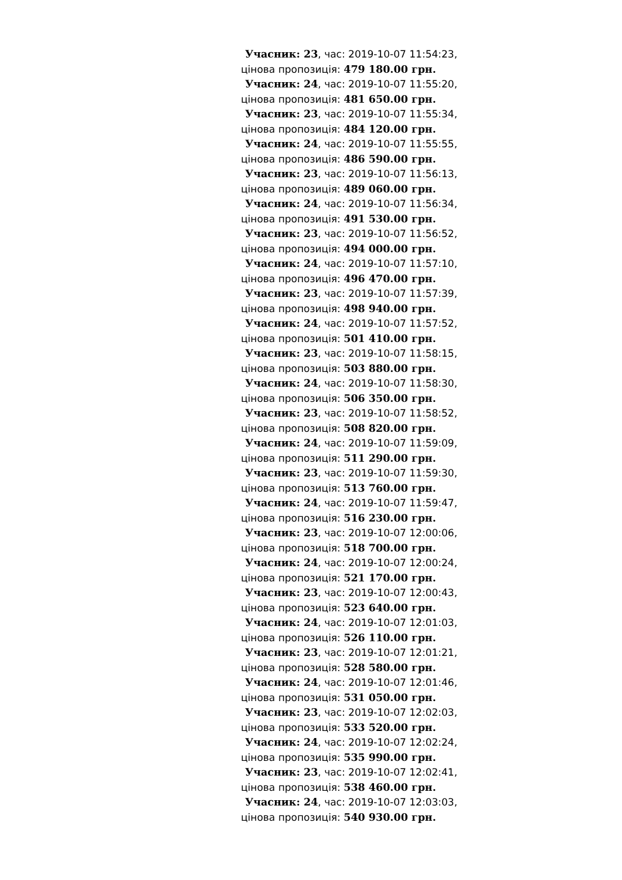Учасник: 23, час: 2019-10-07 11:54:23,
цінова пропозиція: 479 180.00 грн.
Учасник: 24, час: 2019-10-07 11:55:20,
цінова пропозиція: 481 650.00 грн.
Учасник: 23, час: 2019-10-07 11:55:34,
цінова пропозиція: 484 120.00 грн.
Учасник: 24, час: 2019-10-07 11:55:55,
цінова пропозиція: 486 590.00 грн.
Учасник: 23, час: 2019-10-07 11:56:13,
цінова пропозиція: 489 060.00 грн.
Учасник: 24, час: 2019-10-07 11:56:34,
цінова пропозиція: 491 530.00 грн.
Учасник: 23, час: 2019-10-07 11:56:52,
цінова пропозиція: 494 000.00 грн.
Учасник: 24, час: 2019-10-07 11:57:10,
цінова пропозиція: 496 470.00 грн.
Учасник: 23, час: 2019-10-07 11:57:39,
цінова пропозиція: 498 940.00 грн.
Учасник: 24, час: 2019-10-07 11:57:52,
цінова пропозиція: 501 410.00 грн.
Учасник: 23, час: 2019-10-07 11:58:15,
цінова пропозиція: 503 880.00 грн.
Учасник: 24, час: 2019-10-07 11:58:30,
цінова пропозиція: 506 350.00 грн.
Учасник: 23, час: 2019-10-07 11:58:52,
цінова пропозиція: 508 820.00 грн.
Учасник: 24, час: 2019-10-07 11:59:09,
цінова пропозиція: 511 290.00 грн.
Учасник: 23, час: 2019-10-07 11:59:30,
цінова пропозиція: 513 760.00 грн.
Учасник: 24, час: 2019-10-07 11:59:47,
цінова пропозиція: 516 230.00 грн.
Учасник: 23, час: 2019-10-07 12:00:06,
цінова пропозиція: 518 700.00 грн.
Учасник: 24, час: 2019-10-07 12:00:24,
цінова пропозиція: 521 170.00 грн.
Учасник: 23, час: 2019-10-07 12:00:43,
цінова пропозиція: 523 640.00 грн.
Учасник: 24, час: 2019-10-07 12:01:03,
цінова пропозиція: 526 110.00 грн.
Учасник: 23, час: 2019-10-07 12:01:21,
цінова пропозиція: 528 580.00 грн.
Учасник: 24, час: 2019-10-07 12:01:46,
цінова пропозиція: 531 050.00 грн.
Учасник: 23, час: 2019-10-07 12:02:03,
цінова пропозиція: 533 520.00 грн.
Учасник: 24, час: 2019-10-07 12:02:24,
цінова пропозиція: 535 990.00 грн.
Учасник: 23, час: 2019-10-07 12:02:41,
цінова пропозиція: 538 460.00 грн.
Учасник: 24, час: 2019-10-07 12:03:03,
цінова пропозиція: 540 930.00 грн.